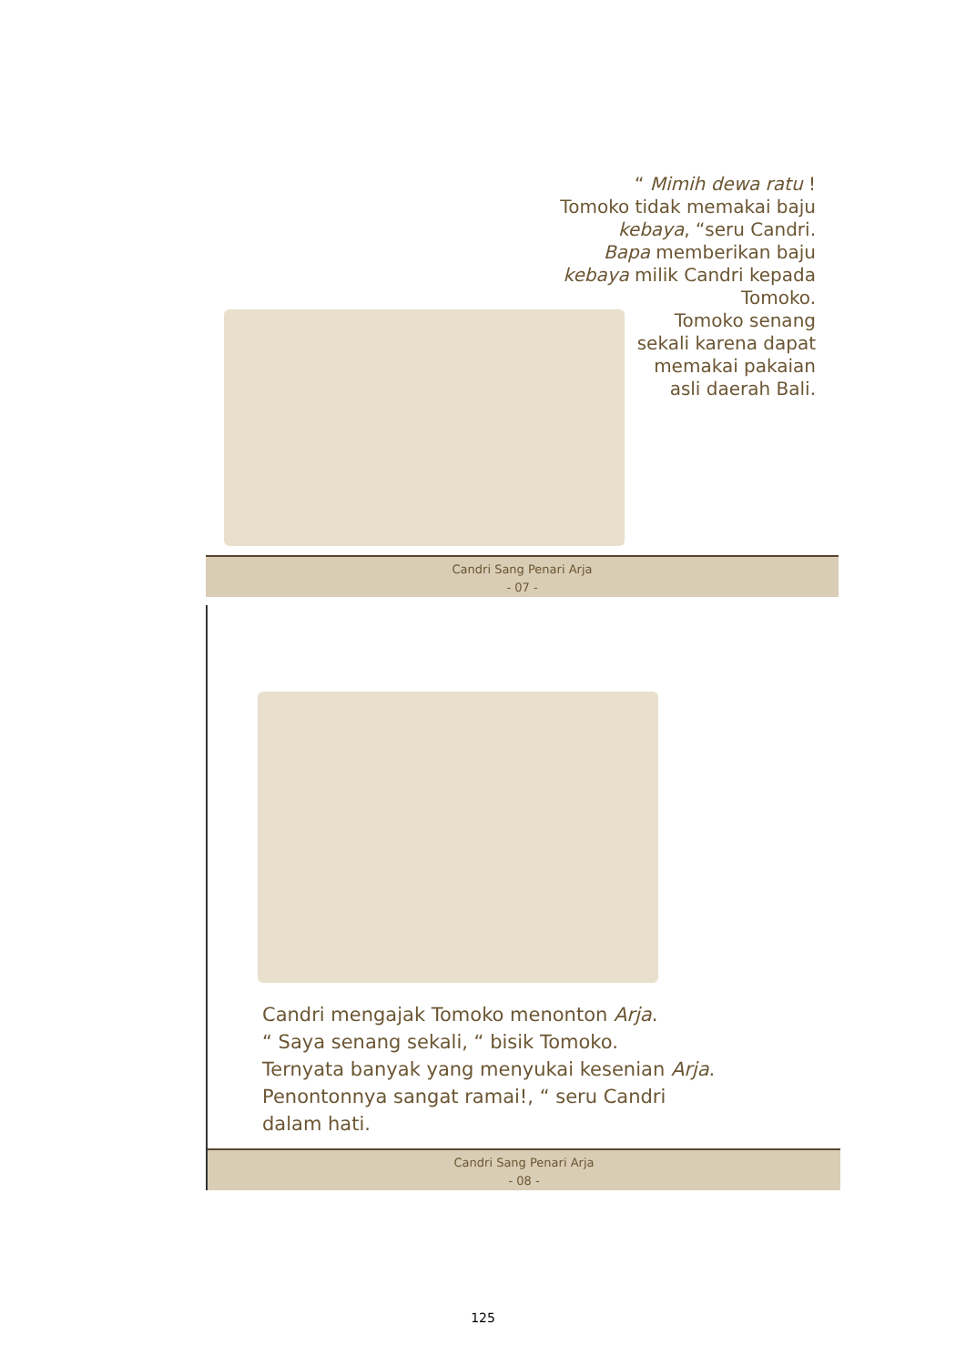“ Mimih dewa ratu !
Tomoko tidak memakai baju
kebaya, “seru Candri.
Bapa memberikan baju
kebaya milik Candri kepada
Tomoko.
Tomoko senang
sekali karena dapat
memakai pakaian
asli daerah Bali.
Candri Sang Penari Arja
- 07 -
Candri mengajak Tomoko menonton Arja.
“ Saya senang sekali, “ bisik Tomoko.
Ternyata banyak yang menyukai kesenian Arja.
Penontonnya sangat ramai!, “ seru Candri
dalam hati.
Candri Sang Penari Arja
- 08 -
125